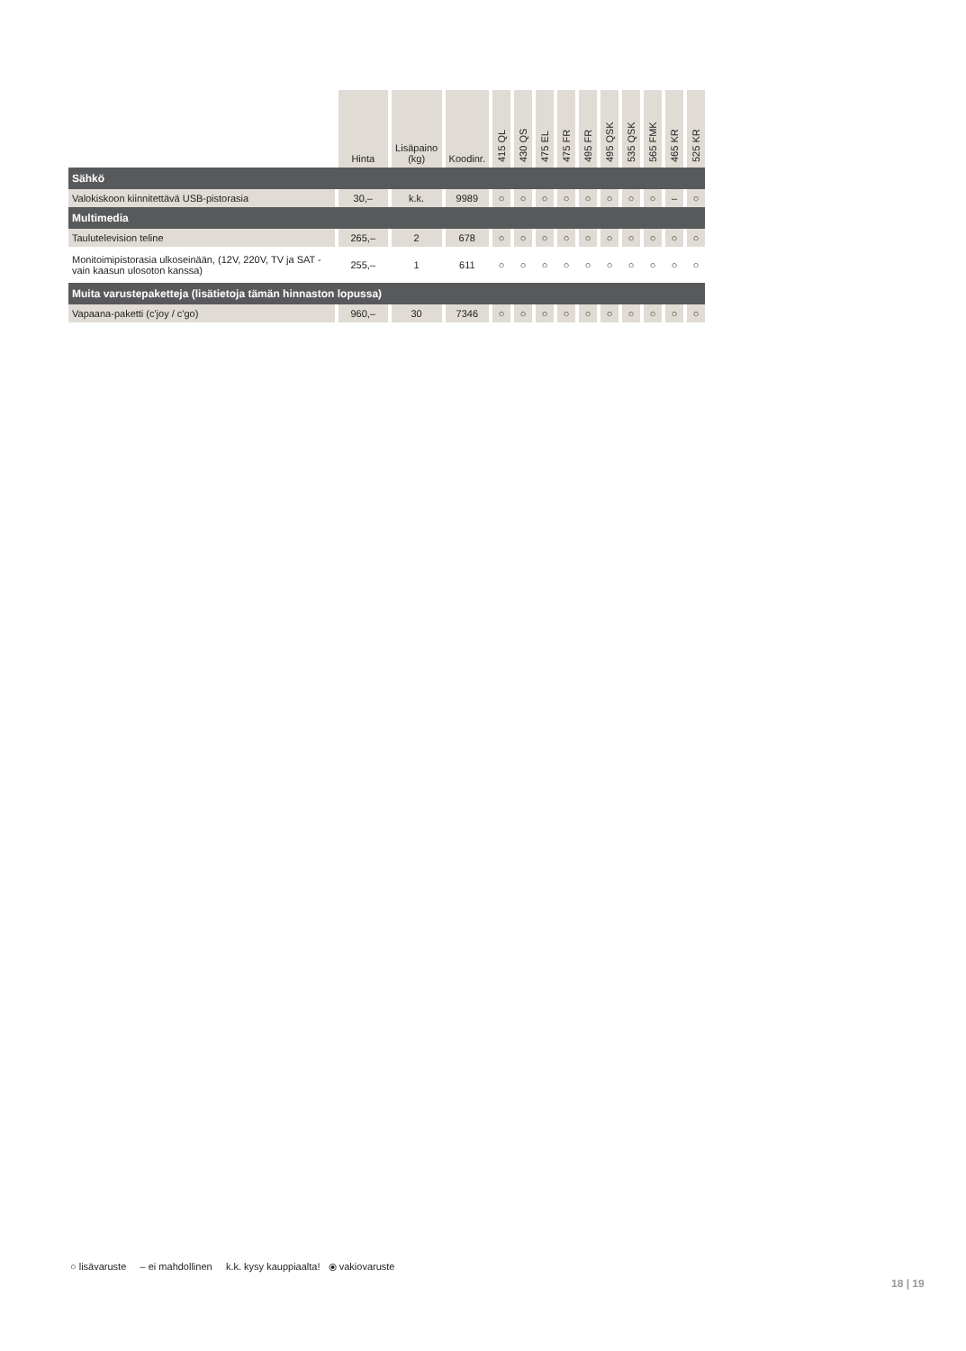| | Hinta | Lisäpaino (kg) | Koodinr. | 415 QL | 430 QS | 475 EL | 475 FR | 495 FR | 495 QSK | 535 QSK | 565 FMK | 465 KR | 525 KR |
| --- | --- | --- | --- | --- | --- | --- | --- | --- | --- | --- | --- | --- | --- |
| Sähkö | | | | | | | | | | | | | |
| Valokiskoon kiinnitettävä USB-pistorasia | 30,– | k.k. | 9989 | ○ | ○ | ○ | ○ | ○ | ○ | ○ | ○ | – | ○ |
| Multimedia | | | | | | | | | | | | | |
| Taulutelevision teline | 265,– | 2 | 678 | ○ | ○ | ○ | ○ | ○ | ○ | ○ | ○ | ○ | ○ |
| Monitoimipistorasia ulkoseinään, (12V, 220V, TV ja SAT - vain kaasun ulosoton kanssa) | 255,– | 1 | 611 | ○ | ○ | ○ | ○ | ○ | ○ | ○ | ○ | ○ | ○ |
| Muita varustepaketteja (lisätietoja tämän hinnaston lopussa) | | | | | | | | | | | | | |
| Vapaana-paketti (c'joy / c'go) | 960,– | 30 | 7346 | ○ | ○ | ○ | ○ | ○ | ○ | ○ | ○ | ○ | ○ |
○ lisävaruste – ei mahdollinen k.k. kysy kauppiaalta! ⦿ vakiovaruste
18 | 19